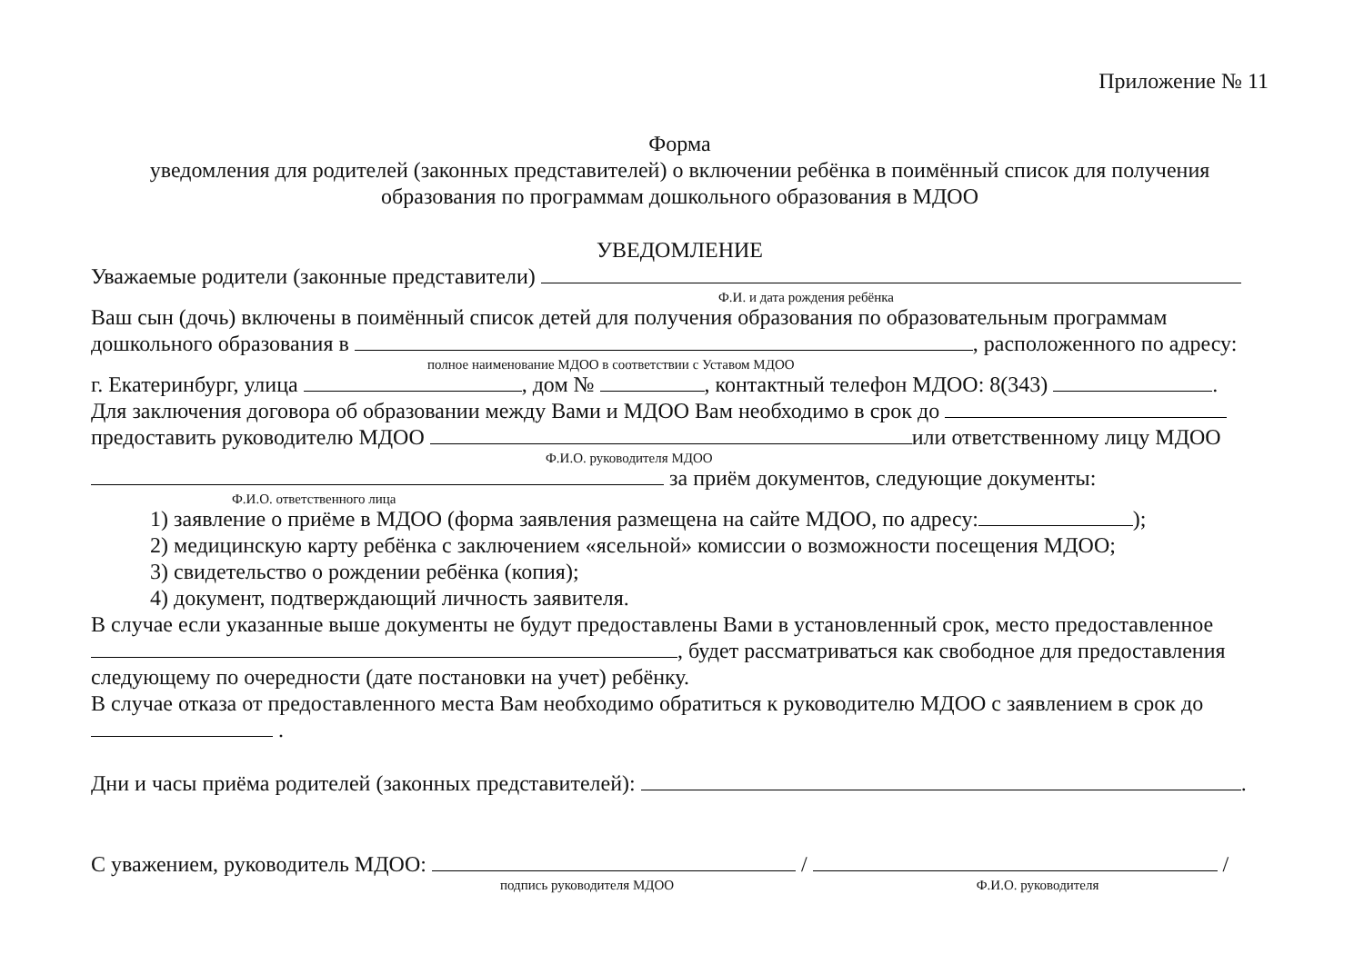Приложение № 11
Форма
уведомления для родителей (законных представителей) о включении ребёнка в поимённый список для получения образования по программам дошкольного образования в МДОО
УВЕДОМЛЕНИЕ
Уважаемые родители (законные представители)
Ф.И. и дата рождения ребёнка
Ваш сын (дочь) включены в поимённый список детей для получения образования по образовательным программам дошкольного образования в , расположенного по адресу:
полное наименование МДОО в соответствии с Уставом МДОО
г. Екатеринбург, улица , дом № , контактный телефон МДОО: 8(343) .
Для заключения договора об образовании между Вами и МДОО Вам необходимо в срок до
предоставить руководителю МДОО или ответственному лицу МДОО
Ф.И.О. руководителя МДОО
за приём документов, следующие документы:
Ф.И.О. ответственного лица
1) заявление о приёме в МДОО (форма заявления размещена на сайте МДОО, по адресу: );
2) медицинскую карту ребёнка с заключением «ясельной» комиссии о возможности посещения МДОО;
3) свидетельство о рождении ребёнка (копия);
4) документ, подтверждающий личность заявителя.
В случае если указанные выше документы не будут предоставлены Вами в установленный срок, место предоставленное , будет рассматриваться как свободное для предоставления следующему по очередности (дате постановки на учет) ребёнку.
В случае отказа от предоставленного места Вам необходимо обратиться к руководителю МДОО с заявлением в срок до .
Дни и часы приёма родителей (законных представителей): .
С уважением, руководитель МДОО: / /
подпись руководителя МДОО Ф.И.О. руководителя